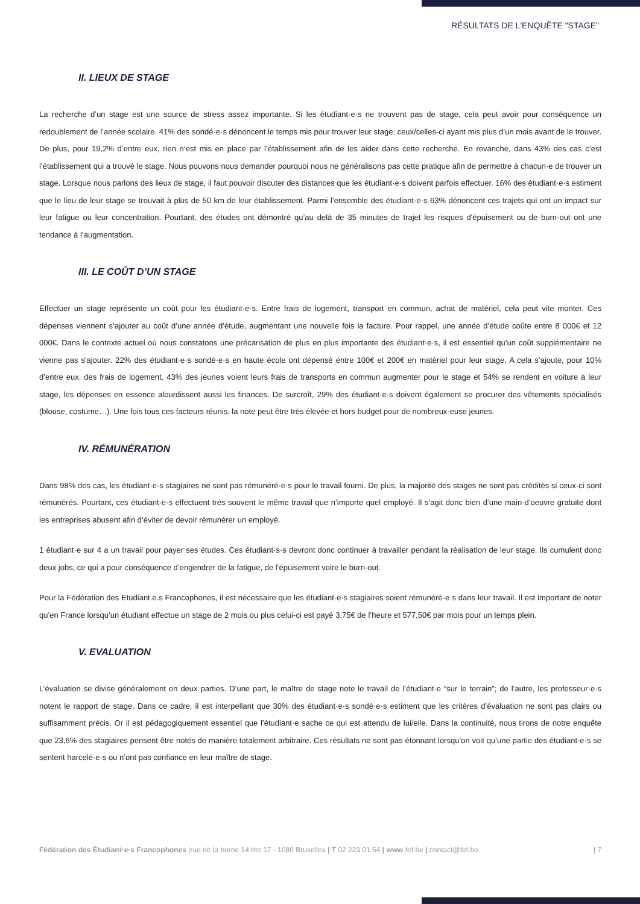RÉSULTATS DE L'ENQUÊTE "STAGE"
II. LIEUX DE STAGE
La recherche d’un stage est une source de stress assez importante. Si les étudiant·e·s ne trouvent pas de stage, cela peut avoir pour conséquence un redoublement de l’année scolaire. 41% des sondé·e·s dénoncent le temps mis pour trouver leur stage: ceux/celles-ci ayant mis plus d’un mois avant de le trouver. De plus, pour 19,2% d’entre eux, rien n’est mis en place par l’établissement afin de les aider dans cette recherche. En revanche, dans 43% des cas c’est l’établissement qui a trouvé le stage. Nous pouvons nous demander pourquoi nous ne généralisons pas cette pratique afin de permettre à chacun·e de trouver un stage. Lorsque nous parlons des lieux de stage, il faut pouvoir discuter des distances que les étudiant·e·s doivent parfois effectuer. 16% des étudiant·e·s estiment que le lieu de leur stage se trouvait à plus de 50 km de leur établissement. Parmi l’ensemble des étudiant·e·s 63% dénoncent ces trajets qui ont un impact sur leur fatigue ou leur concentration. Pourtant, des études ont démontré qu’au delà de 35 minutes de trajet les risques d'épuisement ou de burn-out ont une tendance à l’augmentation.
III. LE COÛT D’UN STAGE
Effectuer un stage représente un coût pour les étudiant·e·s. Entre frais de logement, transport en commun, achat de matériel, cela peut vite monter. Ces dépenses viennent s’ajouter au coût d’une année d’étude, augmentant une nouvelle fois la facture. Pour rappel, une année d’étude coûte entre 8 000€ et 12 000€. Dans le contexte actuel où nous constatons une précarisation de plus en plus importante des étudiant·e·s, il est essentiel qu’un coût supplémentaire ne vienne pas s'ajouter. 22% des étudiant·e·s sondé·e·s en haute école ont dépensé entre 100€ et 200€ en matériel pour leur stage. A cela s’ajoute, pour 10% d’entre eux, des frais de logement. 43% des jeunes voient leurs frais de transports en commun augmenter pour le stage et 54% se rendent en voiture à leur stage, les dépenses en essence alourdissent aussi les finances. De surcroît, 29% des étudiant·e·s doivent également se procurer des vêtements spécialisés (blouse, costume…). Une fois tous ces facteurs réunis, la note peut être très élevée et hors budget pour de nombreux·euse jeunes.
IV. RÉMUNÉRATION
Dans 98% des cas, les étudiant·e·s stagiaires ne sont pas rémunéré·e·s pour le travail fourni. De plus, la majorité des stages ne sont pas crédités si ceux-ci sont rémunérés. Pourtant, ces étudiant·e·s effectuent très souvent le même travail que n’importe quel employé. Il s’agit donc bien d’une main-d’oeuvre gratuite dont les entreprises abusent afin d’éviter de devoir rémunérer un employé.
1 étudiant·e sur 4 a un travail pour payer ses études. Ces étudiant·s·s devront donc continuer à travailler pendant la réalisation de leur stage. Ils cumulent donc deux jobs, ce qui a pour conséquence d’engendrer de la fatigue, de l’épuisement voire le burn-out.
Pour la Fédération des Etudiant.e.s Francophones, il est nécessaire que les étudiant·e·s stagiaires soient rémunéré·e·s dans leur travail. Il est important de noter qu’en France lorsqu’un étudiant effectue un stage de 2 mois ou plus celui-ci est payé 3,75€ de l’heure et 577,50€ par mois pour un temps plein.
V. EVALUATION
L’évaluation se divise généralement en deux parties. D’une part, le maître de stage note le travail de l’étudiant·e “sur le terrain”; de l’autre, les professeur·e·s notent le rapport de stage. Dans ce cadre, il est interpellant que 30% des étudiant·e·s sondé·e·s estiment que les critères d’évaluation ne sont pas clairs ou suffisamment précis. Or il est pédagogiquement essentiel que l’étudiant·e sache ce qui est attendu de lui/elle. Dans la continuité, nous tirons de notre enquête que 23,6% des stagiaires pensent être notés de manière totalement arbitraire. Ces résultats ne sont pas étonnant lorsqu’on voit qu’une partie des étudiant·e·s se sentent harcelé·e·s ou n’ont pas confiance en leur maître de stage.
Fédération des Étudiant·e·s Francophones |rue de la borne 14 bte 17 - 1080 Bruxelles | T 02 223 01 54 | www.fef.be | contact@fef.be | 7